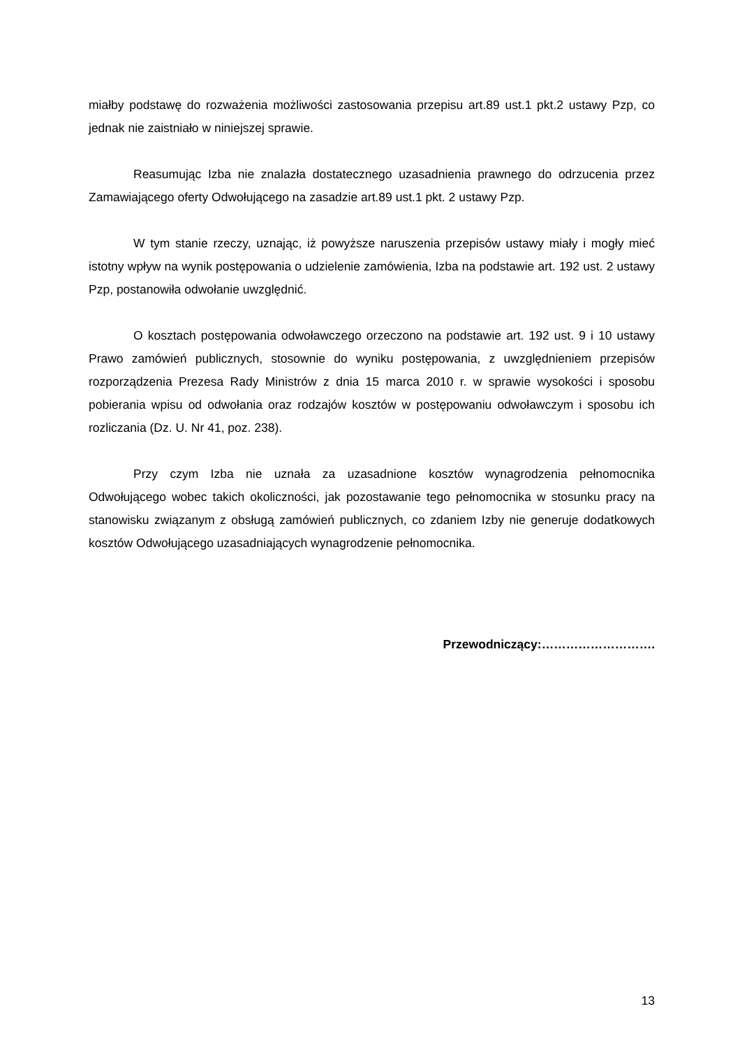miałby podstawę do rozważenia możliwości zastosowania przepisu art.89 ust.1 pkt.2 ustawy Pzp, co jednak nie zaistniało w niniejszej sprawie.
Reasumując Izba nie znalazła dostatecznego uzasadnienia prawnego do odrzucenia przez Zamawiającego oferty Odwołującego na zasadzie art.89 ust.1 pkt. 2 ustawy Pzp.
W tym stanie rzeczy, uznając, iż powyższe naruszenia przepisów ustawy miały i mogły mieć istotny wpływ na wynik postępowania o udzielenie zamówienia, Izba na podstawie art. 192 ust. 2 ustawy Pzp, postanowiła odwołanie uwzględnić.
O kosztach postępowania odwoławczego orzeczono na podstawie art. 192 ust. 9 i 10 ustawy Prawo zamówień publicznych, stosownie do wyniku postępowania, z uwzględnieniem przepisów rozporządzenia Prezesa Rady Ministrów z dnia 15 marca 2010 r. w sprawie wysokości i sposobu pobierania wpisu od odwołania oraz rodzajów kosztów w postępowaniu odwoławczym i sposobu ich rozliczania (Dz. U. Nr 41, poz. 238).
Przy czym Izba nie uznała za uzasadnione kosztów wynagrodzenia pełnomocnika Odwołującego wobec takich okoliczności, jak pozostawanie tego pełnomocnika w stosunku pracy na stanowisku związanym z obsługą zamówień publicznych, co zdaniem Izby nie generuje dodatkowych kosztów Odwołującego uzasadniających wynagrodzenie pełnomocnika.
Przewodniczący:……………………….
13